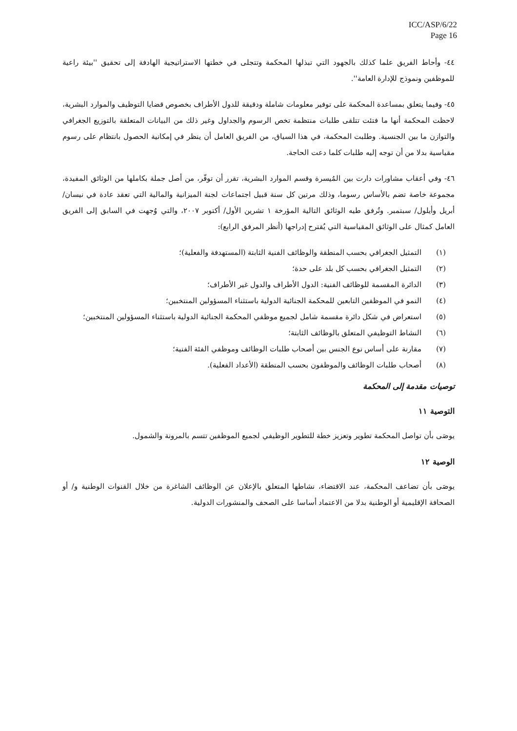ICC/ASP/6/22
Page 16
٤٤- وأحاط الفريق علما كذلك بالجهود التي تبذلها المحكمة وتتجلى في خطتها الاستراتيجية الهادفة إلى تحقيق ''بيئة راعية للموظفين ونموذج للإدارة العامة''.
٤٥- وفيما يتعلق بمساعدة المحكمة على توفير معلومات شاملة ودقيقة للدول الأطراف بخصوص قضايا التوظيف والموارد البشرية، لاحظت المحكمة أنها ما فتئت تتلقى طلبات منتظمة تخص الرسوم والجداول وغير ذلك من البيانات المتعلقة بالتوزيع الجغرافي والتوازن ما بين الجنسية. وطلبت المحكمة، في هذا السياق، من الفريق العامل أن ينظر في إمكانية الحصول بانتظام على رسوم مقياسية بدلا من أن توجه إليه طلبات كلما دعت الحاجة.
٤٦- وفي أعقاب مشاورات دارت بين المُيسرة وقسم الموارد البشرية، تقرر أن توفّر، من أصل جملة بكاملها من الوثائق المفيدة، مجموعة خاصة تضم بالأساس رسوما، وذلك مرتين كل سنة قبيل اجتماعات لجنة الميزانية والمالية التي تعقد عادة في نيسان/ أبريل وأيلول/ سبتمبر. وتُرفق طيه الوثائق التالية المؤرخة ١ تشرين الأول/ أكتوبر ٢٠٠٧، والتي وُجهت في السابق إلى الفريق العامل كمثال على الوثائق المقياسية التي يُقترح إدراجها (أنظر المرفق الرابع):
(١) التمثيل الجغرافي بحسب المنطقة والوظائف الفنية الثابتة (المستهدفة والفعلية)؛
(٢) التمثيل الجغرافي بحسب كل بلد على حدة؛
(٣) الدائرة المقسمة للوظائف الفنية: الدول الأطراف والدول غير الأطراف؛
(٤) النمو في الموظفين التابعين للمحكمة الجنائية الدولية باستثناء المسؤولين المنتخبين؛
(٥) استعراض في شكل دائرة مقسمة شامل لجميع موظفي المحكمة الجنائية الدولية باستثناء المسؤولين المنتخبين؛
(٦) النشاط التوظيفي المتعلق بالوظائف الثابتة؛
(٧) مقارنة على أساس نوع الجنس بين أصحاب طلبات الوظائف وموظفي الفئة الفنية؛
(٨) أصحاب طلبات الوظائف والموظفون بحسب المنطقة (الأعداد الفعلية).
توصيات مقدمة إلى المحكمة
التوصية ١١
يوصَى بأن تواصل المحكمة تطوير وتعزيز خطة للتطوير الوظيفي لجميع الموظفين تتسم بالمرونة والشمول.
الوصية ١٢
يوصَى بأن تضاعف المحكمة، عند الاقتضاء، نشاطها المتعلق بالإعلان عن الوظائف الشاغرة من خلال القنوات الوطنية و/ أو الصحافة الإقليمية أو الوطنية بدلا من الاعتماد أساسا على الصحف والمنشورات الدولية.